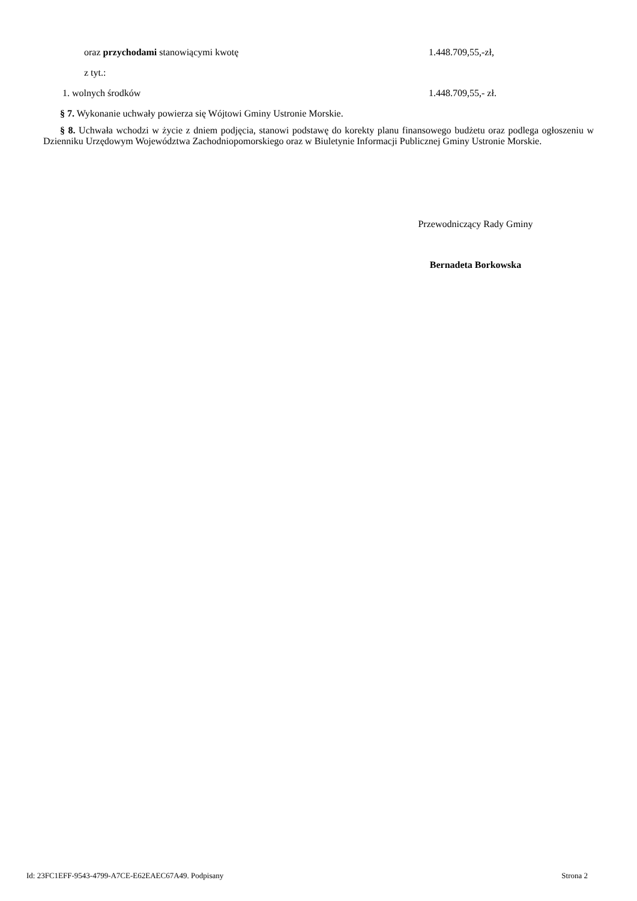oraz przychodami stanowiącymi kwotę 1.448.709,55,-zł,
z tyt.:
1. wolnych środków 1.448.709,55,- zł.
§ 7. Wykonanie uchwały powierza się Wójtowi Gminy Ustronie Morskie.
§ 8. Uchwała wchodzi w życie z dniem podjęcia, stanowi podstawę do korekty planu finansowego budżetu oraz podlega ogłoszeniu w Dzienniku Urzędowym Województwa Zachodniopomorskiego oraz w Biuletynie Informacji Publicznej Gminy Ustronie Morskie.
Przewodniczący Rady Gminy
Bernadeta Borkowska
Id: 23FC1EFF-9543-4799-A7CE-E62EAEC67A49. Podpisany Strona 2